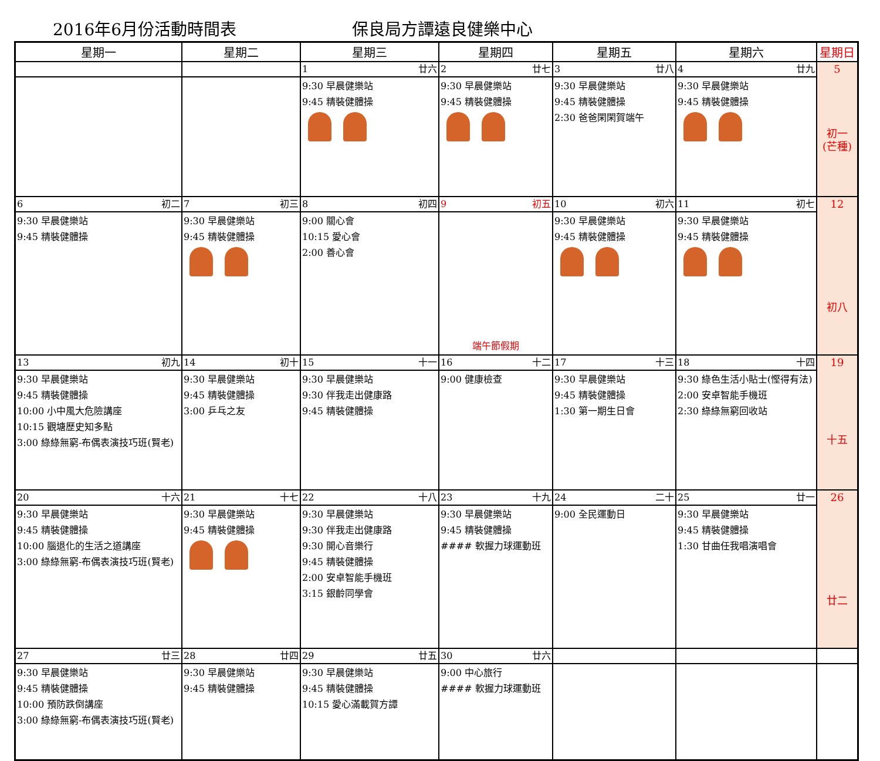2016年6月份活動時間表 保良局方譚遠良健樂中心
| 星期一 | 星期二 | 星期三 | 星期四 | 星期五 | 星期六 | 星期日 |
| --- | --- | --- | --- | --- | --- | --- |
| | | 1 廿六 | 2 廿七 | 3 廿八 | 4 廿九 | 5 初一 (芒種) |
| | | 9:30 早晨健樂站 9:45 精裝健體操 | 9:30 早晨健樂站 9:45 精裝健體操 | 9:30 早晨健樂站 9:45 精裝健體操 2:30 爸爸閑閑賀端午 | 9:30 早晨健樂站 9:45 精裝健體操 | |
| 6 初二 | 7 初三 | 8 初四 | 9 初五 | 10 初六 | 11 初七 | 12 初八 |
| 9:30 早晨健樂站 9:45 精裝健體操 | 9:30 早晨健樂站 9:45 精裝健體操 | 9:00 關心會 10:15 愛心會 2:00 善心會 | 端午節假期 | 9:30 早晨健樂站 9:45 精裝健體操 | 9:30 早晨健樂站 9:45 精裝健體操 | |
| 13 初九 | 14 初十 | 15 十一 | 16 十二 | 17 十三 | 18 十四 | 19 十五 |
| 9:30 早晨健樂站 9:45 精裝健體操 10:00 小中風大危險講座 10:15 觀塘歷史知多點 3:00 綠綠無窮-布偶表演技巧班(賢老) | 9:30 早晨健樂站 9:45 精裝健體操 3:00 乒乓之友 | 9:30 早晨健樂站 9:30 伴我走出健康路 9:45 精裝健體操 | 9:00 健康檢查 | 9:30 早晨健樂站 9:45 精裝健體操 1:30 第一期生日會 | 9:30 綠色生活小貼士(慳得有法) 2:00 安卓智能手機班 2:30 綠綠無窮回收站 | |
| 20 十六 | 21 十七 | 22 十八 | 23 十九 | 24 二十 | 25 廿一 | 26 廿二 |
| 9:30 早晨健樂站 9:45 精裝健體操 10:00 腦退化的生活之道講座 3:00 綠綠無窮-布偶表演技巧班(賢老) | 9:30 早晨健樂站 9:45 精裝健體操 | 9:30 早晨健樂站 9:30 伴我走出健康路 9:30 開心音樂行 9:45 精裝健體操 2:00 安卓智能手機班 3:15 銀齡同學會 | 9:30 早晨健樂站 9:45 精裝健體操 #### 軟握力球運動班 | 9:00 全民運動日 | 9:30 早晨健樂站 9:45 精裝健體操 1:30 甘曲任我唱演唱會 | |
| 27 廿三 | 28 廿四 | 29 廿五 | 30 廿六 | | | |
| 9:30 早晨健樂站 9:45 精裝健體操 10:00 預防跌倒講座 3:00 綠綠無窮-布偶表演技巧班(賢老) | 9:30 早晨健樂站 9:45 精裝健體操 | 9:30 早晨健樂站 9:45 精裝健體操 10:15 愛心滿載賀方譚 | 9:00 中心旅行 #### 軟握力球運動班 | | | |